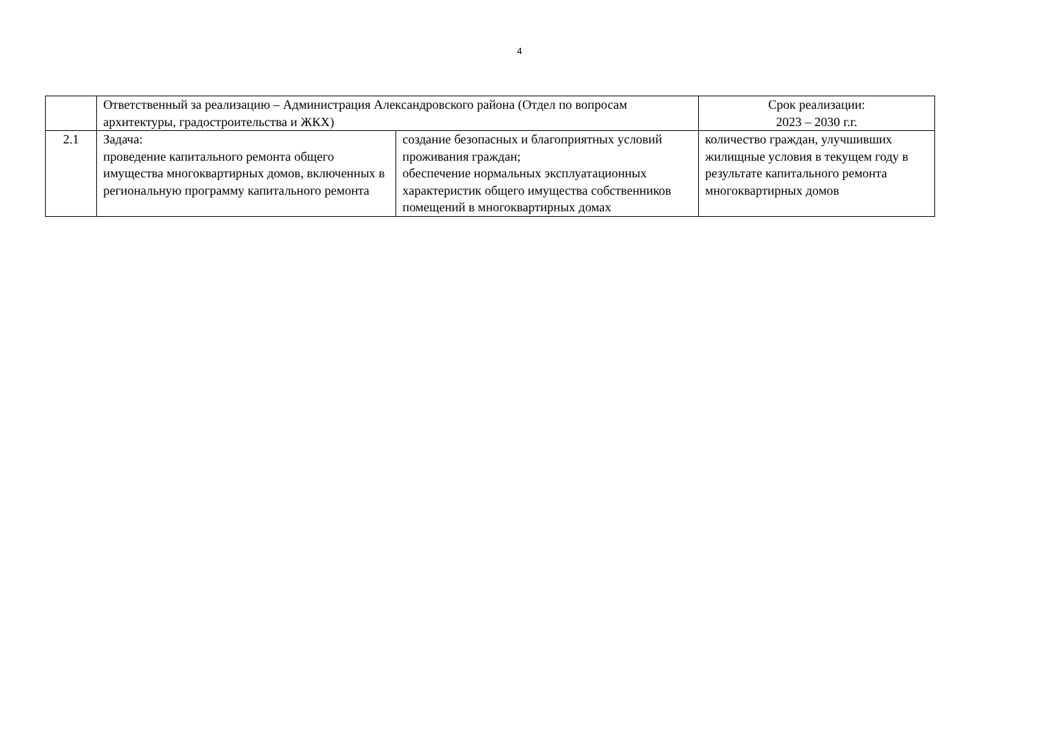4
| | Ответственный за реализацию – Администрация Александровского района (Отдел по вопросам архитектуры, градостроительства и ЖКХ) | | Срок реализации: 2023 – 2030 г.г. |
| 2.1 | Задача: проведение капитального ремонта общего имущества многоквартирных домов, включенных в региональную программу капитального ремонта | создание безопасных и благоприятных условий проживания граждан; обеспечение нормальных эксплуатационных характеристик общего имущества собственников помещений в многоквартирных домах | количество граждан, улучшивших жилищные условия в текущем году в результате капитального ремонта многоквартирных домов |